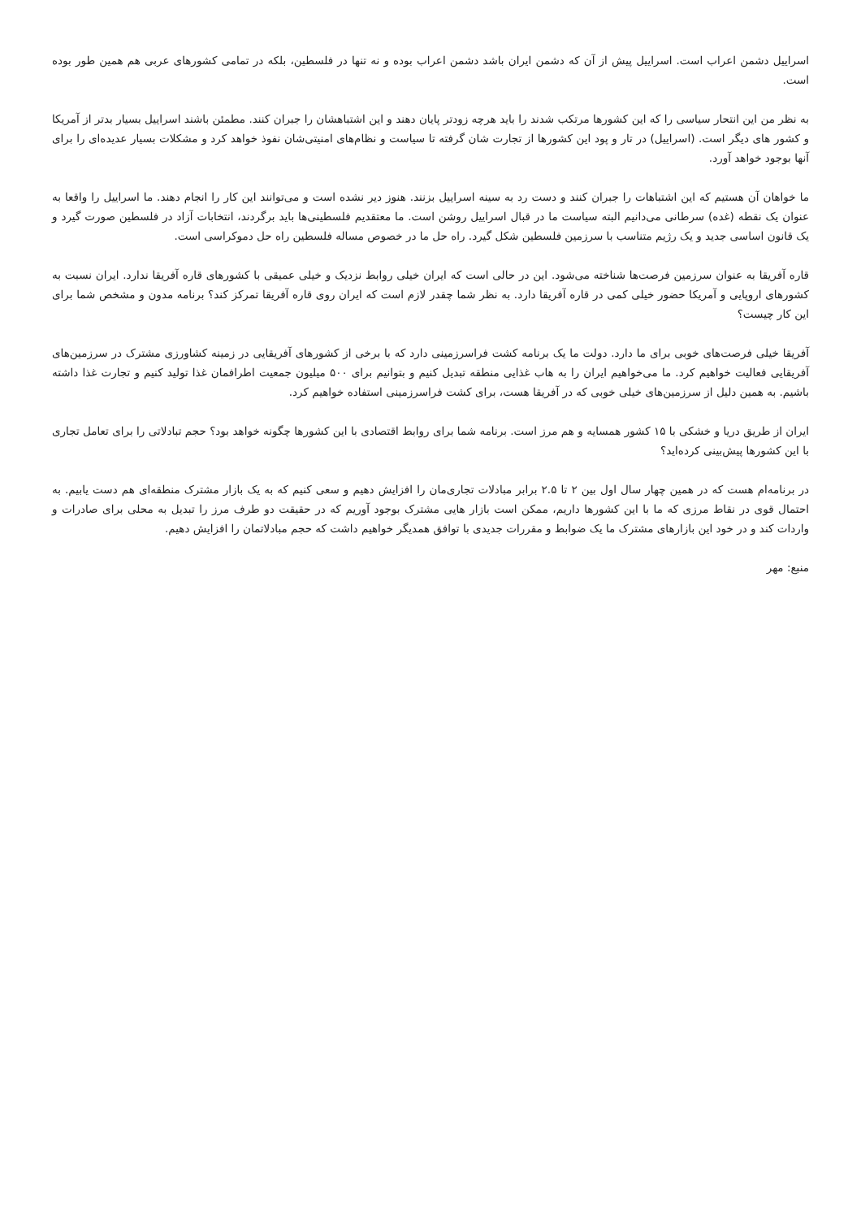اسراییل دشمن اعراب است. اسراییل پیش از آن که دشمن ایران باشد دشمن اعراب بوده و نه تنها در فلسطین، بلکه در تمامی کشورهای عربی هم همین طور بوده است.
به نظر من این انتحار سیاسی را که این کشورها مرتکب شدند را باید هرچه زودتر پایان دهند و این اشتباهشان را جبران کنند. مطمئن باشند اسراییل بسیار بدتر از آمریکا و کشور های دیگر است. (اسراییل) در تار و پود این کشورها از تجارت شان گرفته تا سیاست و نظام‌های امنیتی‌شان نفوذ خواهد کرد و مشکلات بسیار عدیده‌ای را برای آنها بوجود خواهد آورد.
ما خواهان آن هستیم که این اشتباهات را جبران کنند و دست رد به سینه اسراییل بزنند. هنوز دیر نشده است و می‌توانند این کار را انجام دهند. ما اسراییل را واقعا به عنوان یک نقطه (غده) سرطانی می‌دانیم البته سیاست ما در قبال اسراییل روشن است. ما معتقدیم فلسطینی‌ها باید برگردند، انتخابات آزاد در فلسطین صورت گیرد و یک قانون اساسی جدید و یک رژیم متناسب با سرزمین فلسطین شکل گیرد. راه حل ما در خصوص مساله فلسطین راه حل دموکراسی است.
قاره آفریقا به عنوان سرزمین فرصت‌ها شناخته می‌شود. این در حالی است که ایران خیلی روابط نزدیک و خیلی عمیقی با کشورهای قاره آفریقا ندارد. ایران نسبت به کشورهای اروپایی و آمریکا حضور خیلی کمی در قاره آفریقا دارد. به نظر شما چقدر لازم است که ایران روی قاره آفریقا تمرکز کند؟ برنامه مدون و مشخص شما برای این کار چیست؟
آفریقا خیلی فرصت‌های خوبی برای ما دارد. دولت ما یک برنامه کشت فراسرزمینی دارد که با برخی از کشورهای آفریقایی در زمینه کشاورزی مشترک در سرزمین‌های آفریقایی فعالیت خواهیم کرد. ما می‌خواهیم ایران را به هاب غذایی منطقه تبدیل کنیم و بتوانیم برای ۵۰۰ میلیون جمعیت اطرافمان غذا تولید کنیم و تجارت غذا داشته باشیم. به همین دلیل از سرزمین‌های خیلی خوبی که در آفریقا هست، برای کشت فراسرزمینی استفاده خواهیم کرد.
ایران از طریق دریا و خشکی با ۱۵ کشور همسایه و هم مرز است. برنامه شما برای روابط اقتصادی با این کشورها چگونه خواهد بود؟ حجم تبادلاتی را برای تعامل تجاری با این کشورها پیش‌بینی کرده‌اید؟
در برنامه‌ام هست که در همین چهار سال اول بین ۲ تا ۲.۵ برابر مبادلات تجاری‌مان را افزایش دهیم و سعی کنیم که به یک بازار مشترک منطقه‌ای هم دست یابیم. به احتمال قوی در نقاط مرزی که ما با این کشورها داریم، ممکن است بازار هایی مشترک بوجود آوریم که در حقیقت دو طرف مرز را تبدیل به محلی برای صادرات و واردات کند و در خود این بازارهای مشترک ما یک ضوابط و مقررات جدیدی با توافق همدیگر خواهیم داشت که حجم مبادلاتمان را افزایش دهیم.
منبع: مهر